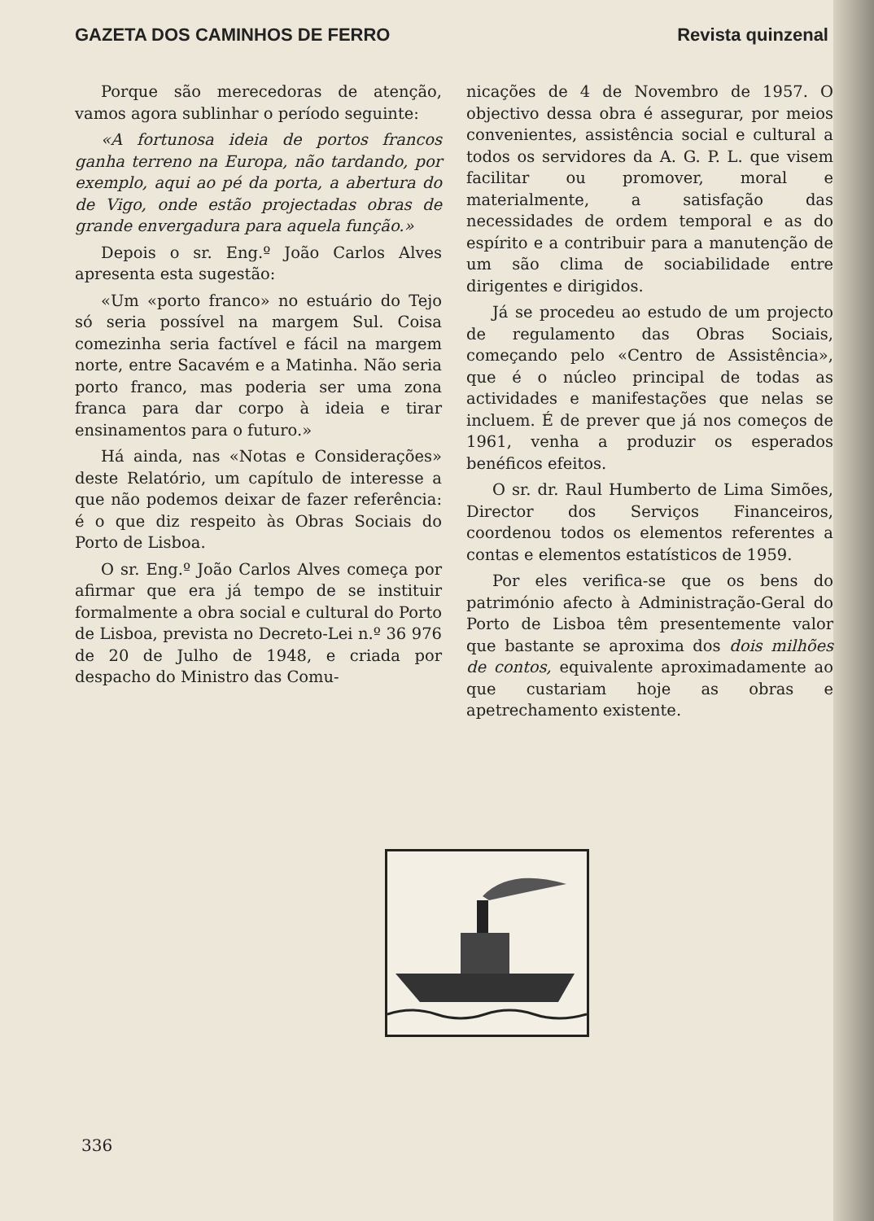GAZETA DOS CAMINHOS DE FERRO Revista quinzenal
Porque são merecedoras de atenção, vamos agora sublinhar o período seguinte:
«A fortunosa ideia de portos francos ganha terreno na Europa, não tardando, por exemplo, aqui ao pé da porta, a abertura do de Vigo, onde estão projectadas obras de grande envergadura para aquela função.»
Depois o sr. Eng.º João Carlos Alves apresenta esta sugestão:
«Um «porto franco» no estuário do Tejo só seria possível na margem Sul. Coisa comezinha seria factível e fácil na margem norte, entre Sacavém e a Matinha. Não seria porto franco, mas poderia ser uma zona franca para dar corpo à ideia e tirar ensinamentos para o futuro.»
Há ainda, nas «Notas e Considerações» deste Relatório, um capítulo de interesse a que não podemos deixar de fazer referência: é o que diz respeito às Obras Sociais do Porto de Lisboa.
O sr. Eng.º João Carlos Alves começa por afirmar que era já tempo de se instituir formalmente a obra social e cultural do Porto de Lisboa, prevista no Decreto-Lei n.º 36 976 de 20 de Julho de 1948, e criada por despacho do Ministro das Comu-
nicações de 4 de Novembro de 1957. O objectivo dessa obra é assegurar, por meios convenientes, assistência social e cultural a todos os servidores da A. G. P. L. que visem facilitar ou promover, moral e materialmente, a satisfação das necessidades de ordem temporal e as do espírito e a contribuir para a manutenção de um são clima de sociabilidade entre dirigentes e dirigidos.
Já se procedeu ao estudo de um projecto de regulamento das Obras Sociais, começando pelo «Centro de Assistência», que é o núcleo principal de todas as actividades e manifestações que nelas se incluem. É de prever que já nos começos de 1961, venha a produzir os esperados benéficos efeitos.
O sr. dr. Raul Humberto de Lima Simões, Director dos Serviços Financeiros, coordenou todos os elementos referentes a contas e elementos estatísticos de 1959.
Por eles verifica-se que os bens do património afecto à Administração-Geral do Porto de Lisboa têm presentemente valor que bastante se aproxima dos dois milhões de contos, equivalente aproximadamente ao que custariam hoje as obras e apetrechamento existente.
336